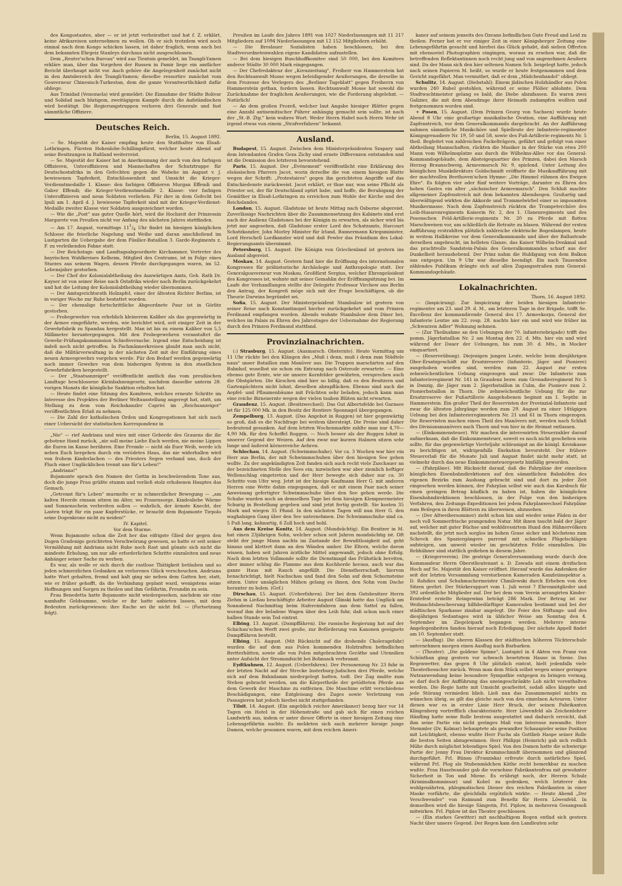des Kongostaates, aber — er ist jetzt verheirathet und hat f. Z. erklärt, keine Afrikareisen unternehmen zu wollen. Ob er sich trotzdem wird noch einmal nach dem Kongo schicken lassen, ist daher fraglich, wenn auch bei dem bekannten Ehrgeiz Stanleys durchaus nicht ausgeschlossen.
Dem „Reuter'schen Bureau" wird aus Tientsin gemeldet, im Tsungli-Yamen erkläre man, über das Vorgehen der Russen in Pamir liege ein amtlicher Bericht überhaupt nicht vor. Auch gehöre die Angelegenheit zunächst nicht in den Amtsbereich des Tsungli-Yamen; dieselbe ressortire zunächst vom Gouverneur Chinesisch-Turkestan, dem die ganze Verantwortlichkeit dafür obliege.
Aus Trinidad (Venezuela) wird gemeldet: Die Einnahme der Städte Bolivar und Solidad nach blutigem, zweitägigem Kampfe durch die Aufständischen wird bestätigt. Die Regierungstruppen verloren drei Generale und fast sämmtliche Offiziere.
Deutsches Reich.
Berlin, 15. August 1892.
— Se. Majestät der Kaiser empfing heute den Statthalter von Elsaß-Lothringen, Fürsten Hohenlohe-Schillingsfürst, welcher heute Abend auf seine Besitzungen in Rußland weiterreist.
— Se. Majestät der Kaiser hat in Anerkennung der auch von den farbigen Offizieren, Unteroffizieren und Mannschaften der Schutztruppe für Deutschostafrika in den Gefechten gegen die Wahehe im August v. J. bewiesenen Tapferkeit, Entschlossenheit und Umsicht die Krieger-Verdienstmedaille 1. Klasse: den farbigen Offizieren Murgan Effendi und Gaber Effendi; die Krieger-Verdienstmedaille 2. Klasse: vier farbigen Unteroffizieren und neun Soldaten verliehen. Für ihre in dem Gefecht bei Ipuli am 1. April d. J. bewiesene Tapferkeit sind mit der Krieger-Verdienst-Medaille zweiter Klasse vier Soldaten ausgezeichnet worden.
— Wie die „Post" aus guter Quelle hört, wird die Hochzeit der Prinzessin Margarete von Preußen nicht vor Anfang des nächsten Jahres stattfinden.
— Am 17. August, vormittags 111/4 Uhr findet im hiesigen königlichen Schlosse die feierliche Nagelung und Weihe und daran anschließend im Lustgarten die Uebergabe der dem Füsilier-Bataillon 3. Garde-Regiments z. F. zu verleihenden Fahne statt.
— Der Reichstags- und Landtagsabgeordnete Kirchammer, Vertreter des bayrischen Wahlkreises Kelheim, Mitglied des Centrums, ist in Folge eines Sturzes aus seinem Wagen, dessen Pferde durchgegangen waren, im 52. Lebensjahre gestorben.
— Der Chef der Kolonialabtheilung des Auswärtigen Amts, Geh. Rath Dr. Kayser ist von seiner Reise nach Ostafrika wieder nach Berlin zurückgekehrt und hat die Leitung der Kolonialabtheilung wieder übernommen.
— Der Amtsgerichtsrath Holzapfel, einer der ältesten Richter Berlins, ist in voriger Woche zur Ruhe bestattet worden.
— Der ehemalige fortschrittliche Abgeordnete Paur ist in Görlitz gestorben.
— Probegewehre von erheblich kleinerem Kaliber als das gegenwärtig in der Armee eingeführte, werden, wie berichtet wird, seit einiger Zeit in der Gewehrfabrik zu Spandau hergestellt. Man ist bis zu einem Kaliber von 5,5 Millimeter heruntergegangen. Mit den Probegewehren veranstaltet die Gewehr-Prüfungskommission Schießversuche. Irgend eine Entscheidung ist indeß noch nicht getroffen. In Fachmännerkreisen glaubt man auch nicht, daß die Militärverwaltung in der nächsten Zeit mit der Einführung eines neuen Armeegewehrs vorgehen werde. Für den Bedarf werden gegenwärtig noch immer Gewehre von dem bisherigen System in den staatlichen Gewehrfabriken hergestellt.
— Der „Staatsanzeiger" veröffentlicht amtlich das vom preußischen Landtage beschlossene Kleinbahnengesetz, nachdem dasselbe unterm 28. vorigen Monats die königliche Sanktion erhalten hat.
— Heute findet eine Sitzung des Komitees, welches erneute Schritte im Interesse des Projektes der Berliner Weltausstellung angeregt hat, statt, um Stellung zu dem vom Reichskanzler Caprivi im „Reichsanzeiger" veröffentlichten Erlaß zu nehmen.
— Die Zahl der katholischen Orden und Kongregationen hat sich nach einer Uebersicht der statistischen Korrespondenz in
„Nie" — rief Andriana und wies mit einer Geberde des Grauens die ihr gebotene Hand zurück, „nie soll meine Liebe Euch werden, nie meine Lippen die Euren im Kusse berühren. Eine Fremde — nicht als Euer Weib, werde ich neben Euch hergehen durch ein verödetes Haus, das nie widerhallen wird von frohem Kinderlachen — des Priesters Segen verband uns, doch der Fluch einer Unglücklichen trennt uns für's Leben!"
„Andriana!"
Bojamonte sprach den Namen der Gattin in beschwörendem Tone aus, doch die junge Frau grüßte stumm und verließ stolz erhobenen Hauptes das Gemach.
„Getrennt für's Leben" murmelte er in schmerzlicher Bewegung — „am kalten Heerde einsam sitzen im Alter, wo Frauensorge, Kindesliebe Wärme und Sonnenschein verbreiten sollen — wahrlich, der ärmste Knecht, der Lasten trägt für ein paar Kupferstücke, er braucht dem Bojamonte Tiepolo seine Dogenkrone nicht zu neiden!"
IV. Kapitel.
Vor dem Sturme.
Wenn Bojamonte schon die Zeit her das eifrigste Glied der gegen den Dogen Gradenigo gerichteten Verschwörung gewesen, so hatte er seit seiner Vermählung mit Andriana nicht Ruhe noch Rast und gönnte sich nicht die mindeste Erholung, um nur alle erforderlichen Schritte einzuleiten und neue Anhänger seiner Sache zu werben.
Es war, als wolle er sich durch die rastlose Thätigkeit betäuben und so jeden schmerzlichen Gedanken an verlorenes Glück verscheuchen. Andriana hatte Wort gehalten, fremd und kalt ging sie neben dem Gatten her, statt, wie er früher gehofft, da die Verbindung geplant ward, wenigstens seine Hoffnungen und Sorgen zu theilen und ihm Gefährtin, Freundin zu sein.
Frau Benedetta hatte Bojamonte nicht wiedergesehen, nachdem sie eine namhafte Geldsumme, welche er ihr hatte anbieten lassen, mit dem Bedeuten zurückgewiesen: ihre Rache sei ihr nicht feil. — (Fortsetzung folgt).
Preußen im Laufe des Jahres 1891 von 1027 Niederlassungen mit 11 217 Mitgliedern auf 1094 Niederlassungen mit 12 152 Mitgliedern erhöht.
— Die Breslauer Sozialisten haben beschlossen, bei den Stadtverordnetenwahlen eigene Kandidaten aufzustellen.
— Bei dem hiesigen Buschhoffkomitee sind 50 000, bei den Komitees anderer Städte 30 000 Mark eingegangen.
— Der Chefredakteur der „Kreuzzeitung", Freiherr von Hammerstein hat den Rechtsanwalt Mosse wegen beleidigender Aeußerungen, die derselbe in dem Prozesse des Verlegers des „Berliner Tageblatt" gegen Freiherrn von Hammerstein gethan, fordern lassen. Rechtsanwalt Mosse hat sowohl die Zurücknahme der fraglichen Aeußerungen, wie die Forderung abgelehnt. — Natürlich!
— An dem großen Prozeß, welcher laut Angabe hiesiger Blätter gegen eine Anzahl antisemitischer Führer anhängig gemacht sein sollte, ist nach der „St.-B. Ztg." kein wahres Wort. Weder Herrn Habel noch Herrn Wehr ist irgend etwas von einem „Strafverfahren" bekannt.
Ausland.
Budapest, 15. August. Zwischen dem Ministerpräsidenten Szapary und dem Intendanten Grafen Geza Zichy sind ernste Differenzen entstanden und ist die Demission des letzteren bevorstehend.
Paris, 15. August. Der „Evénement" veröffentlicht eine Erklärung des elsässischen Pfarrers Jacot, worin derselbe die von einem hiesigen Blatte wegen der Schrift: „Protestaires" gegen ihn gerichteten Angriffe auf das Entschiedenste zurückweist. Jacot erklärt, er thue nur, was seine Pflicht als Priester sei, der für Deutschland optirt habe, und hoffe, die Beruhigung der Gemüther in Elsaß-Lothringen zu erreichen zum Wohle der Kirche und des Reichslandes.
London, 15. August. Gladstone ist heute Mittag nach Osborne abgereist. Zuverlässige Nachrichten über die Zusammensetzung des Kabinets sind erst nach der Audienz Gladstones bei der Königin zu erwarten, als sicher wird bis jetzt nur angesehen, daß Gladstone erster Lord des Schatzamts, Harcourt Schatzkanzler, John Morley Minister für Irland, Bannermann Kriegsminister, Lord Herschell Lordkanzler wird und daß Fewler das Präsidium des Lokal-Regierungsamts übernimmt.
Petersburg, 15. August. Die Königin von Griechenland ist gestern ins Ausland abgereist.
Moskau, 14. August. Gestern fand hier die Eröffnung des internationalen Kongresses für prähistorische Archäologie und Anthropologie statt. Der Generalgouverneur von Moskau, Großfürst Sergius, welcher Ehrenpräsident des Kongresses ist, wohnte mit seiner Gemahlin der Eröffnungsitzung bei. Im Laufe der Verhandlungen stellte der Delegirte Professor Virchow aus Berlin den Antrag, der Kongreß möge sich mit der Frage beschäftigen, ob die Theorie Darwins begründet sei.
Sofia, 15. August. Der Ministerpräsident Stambulow ist gestern von seiner Reise nach Konstantinopel hierher zurückgekehrt und vom Prinzen Ferdinand empfangen worden. Abends wohnte Stambulow dem Diner bei, welches im Palais zu Ehren des Jahrestages der Uebernahme der Regierung durch den Prinzen Ferdinand stattfand.
Provinzialnachrichten.
(:) Strasburg, 15. August. (Ausmarsch. Obsternte). Heute Vormittag um 11 Uhr rückte bei den Klängen des „Muß i denn, muß i denn zum Städtele naus" unser Bataillon zum Manöver aus. Die Truppen marschirten auf den Bahnhof, woselbst sie schon ein Extrazug nach Osterode erwartete. — Eine ebenso gute Ernte, wie sie unsere Kornfelder gewährten, versprechen auch die Obstgärten. Die Kirschen sind hier so billig, daß es den Besitzern und Gartenpächtern nicht lohnt, dieselben abzupflücken. Ebenso sind auch die Aepfel- und Pflaumenbäume mit Früchten sehr beladen, jedoch kann man eine reiche Birnenernte wegen der vielen tauben Blüten nicht erwarten.
Graudenz, 15. August. (Besitzwechsel). Das Gut Albertsfelde bei Garnsee ist für 125 000 Mk. in den Besitz der Rentiere Sponnagel übergegangen.
Zempelburg, 13. August. (Das Angebot in Roggen) ist hier gegenwärtig so groß, daß es die Nachfrage bei weitem übersteigt. Die Preise sind daher bedeutend gesunken. Auf dem letzten Wochenmarkte zahlte man nur 4,70—4,90 Mk. für den Scheffel Roggen. — Noch besser als der Roggen lohnt in unserer Gegend der Weizen. Auf den zwar nur kurzen Halmen sitzen sehr lange und äußerst körnerreiche Aehren.
Schlochau, 14. August. (Schwimmschuhe). Vor ca. 3 Wochen war hier ein Herr aus Berlin, der mit Schwimmschuhen über den hiesigen See gehen wollte. Zu der angekündigten Zeit fanden sich auch recht viele Zuschauer an der bezeichneten Stelle des Sees ein; inzwischen war aber ziemlich heftiger Wellenschlag eingetreten und der Herr bewegte sich daher nur ca. 30 Schritte vom Ufer weg. Jetzt ist der hiesige Kaufmann Herr G. mit anderen Herren eine Wette dahin eingegangen, daß er mit einem Paar nach seiner Anweisung gefertigter Schwimmschuhe über den See gehen werde. Die Schuhe wurden noch an demselben Tage bei dem hiesigen Klempnermeister Schurig in Bestellung gegeben und sind jetzt fertig gestellt. Sie kosten 35 Mark und wiegen 35 Pfund. In den nächsten Tagen will nun Herr G. den waghalsigen Gang über den See unternehmen. Die Schwimmschuhe sind ca. 5 Fuß lang, kahnartig, 6 Zoll hoch und hohl.
Aus dem Kreise Konitz, 14. August. (Mondsüchtig). Ein Besitzer in M. hat einen 23jährigen Sohn, welcher schon seit Jahren mondsüchtig ist. Oft steht der junge Mann nachts im Zustande der Bewußtlosigkeit auf, geht hinaus und klettert dann an den Wänden umher. Die Eltern, welche davon wissen, haben seit Jahren ärztliche Mittel angewandt, jedoch ohne Erfolg. Nach dem letzten Vollmonde sollte die Dienstmagd das Frühstück bereiten, aber immer schlug die Flamme aus dem Kochherde heraus, auch war das ganze Haus mit Rauch angefüllt. Die Dienstherrschaft, hiervon benachrichtigt, hielt Nachschau und fand den Sohn auf dem Schornsteine sitzen. Unter unsäglichen Mühen gelang es ihnen, den Sohn vom Dache herunter zu holen. (Gef.)
Dirschau, 15. August. (Ueberfahren). Der bei dem Gutsbesitzer Herrn Ziehm in Ließau beschäftigte Arbeiter August Glinski hatte das Unglück am Sonnabend Nachmittag beim Hafereinfahren aus dem Sattel zu fallen, worauf ihm der beladene Wagen über den Leib fuhr, daß schon nach einer halben Stunde sein Tod eintrat.
Elbing, 13. August. (Dampffähren). Die russische Regierung hat auf der Schichau'schen Werft zwei große, zur Beförderung von Kanonen geeignete Dampffähren bestellt.
Elbing, 15. August. (Mit Rücksicht auf die drohende Choleragefahr) wurden die auf dem aus Polen kommenden Holztraften befindlichen Bretterhütten, sowie alle von Polen mitgebrachten Geräthe und Utensilien unter Aufsicht der Stromaufsicht bei Bohnsack verbrannt.
Eydtkuhnen, 12. August. (Ueberfahren). Der Personenzug Nr. 23 fuhr in der letzten Nacht auf der Strecke Insterburg-Judschen drei Pferde, welche sich auf dem Bahndamm niedergelegt hatten, todt. Der Zug mußte zum Stehen gebracht werden, um die Körpertheile der getödteten Pferde aus dem Gewerk der Maschine zu entfernen. Die Maschine erlitt verschiedene Beschädigungen, eine Entgleisung des Zuges sowie Verletzung von Passagieren hat jedoch hierbei nicht stattgefunden.
Tilsit, 14. August. (Ein angeblich reicher Amerikaner) bezog hier vor 14 Tagen ein Hotel in der Höhenstraße und gab sich für einen reichen Landwirth aus, indem er unter dieser Offerte in einer hiesigen Zeitung eine Lebensgefährtin suchte. Es meldeten sich auch mehrere hiesige junge Damen, welche gesonnen waren, mit dem reichen Ameri-
kaner auf seinem jenseits des Ozeans befindlichen Gute Freud und Leid zu theilen. Ferner hat er vor einiger Zeit in einer Königsberger Zeitung eine Lebensgefährtin gesucht und hierbei das Glück gehabt, daß sieben Offerten mit ebensoviel Photographien eingingen, woraus zu ersehen war, daß die betreffenden Reflektantinnen noch recht jung und von angenehmen Aeußern sind. Da der Mann sich den hier seltenen Namen Sch. beigelegt hatte, jedoch nach seinen Papieren M. heißt, so wurde er heute festgenommen und dem Gericht zugeführt. Man vermuthet, daß er dem „Mädchenhandel" obliegt.
Schulitz, 14. August. (Diebstahl). Einem jüdischen Holzhändler aus Polen wurden 240 Rubel gestohlen, während er seine Flößer ablohnte. Dem Stadtwachtmeister gelang es bald, die Diebe abzufassen. Es waren zwei Galizier, die mit dem Abendzuge ihrer Heimath zudampfen wollten und festgenommen worden sind.
+ Posen, 15. August. (Dem Prinzen Georg von Sachsen) wurde heute Abend 8 Uhr eine großartige musikalische Ovation, eine Aufführung mit Zapfenstreich, vor dem Generalkommando dargebracht. An der Aufführung nahmen sämmtliche Musikchöre und Spielleute der Infanterie-regimenter Königsgrenadiere Nr. 19, 50 und 58, sowie des Fuß-Artillerie-regiments Nr. 5 theil. Begleitet von zahlreichen Fackelträgern, geführt und gefolgt von einer Abtheilung Mannschaften, rückten die Musiker in der Stärke von etwa 200 Mann vom Wilhelmsplatze aus durch die Wilhelms-Allee vor das General-Kommandogebäude, dem Absteigequartier des Prinzen, dabei den Marsch Herzog Braunschweig, Armeemarsch Nr. 9, spielend. Unter Leitung des königlichen Musikdirektors Goldschmidt eröffnete die Musikaufführung mit der machtvollen Beethoven'schen Hymne: „Die Himmel rühmen des Ewigen Ehre". Es folgten vier oder fünf weitere Vorträge, darunter zu Ehren des hohen Gastes ein alter „sächsischer Armeemarsch". Den Schluß machte allgemeiner Zapfenstreich mit dem bekannten Abendsegen. Großartig und überwältigend wirkten die Akkorde und Trommelwirbel einer so imposanten Musikermasse. Nach dem Zapfenstreich rückten die Trompeterchöre des Leib-Husarenregiments Kaiserin Nr. 2, des 1. Ulanenregiments und des Posenschen Feld-Artillerie-regiments Nr. 20 zu Pferde mit flotten Marschweisen vor, um schließlich die Retraite zu blasen. Während der ersten Aufführung erstrahlten plötzlich zahlreiche elektrische Bogenlampen, heute in weitem Halbkreise vor dem Generalkommando und über der Ballustrade derselben angebracht, im hellsten Glanze, das Kaiser Wilhelm-Denkmal und das prachtvolle Sandstein-Palais des Generalkommandos scharf aus der Dunkelheit heraushebend. Der Prinz nahm die Huldigung von dem Balkon aus entgegen. Um 9 Uhr war dieselbe beendigt. Ein nach Tausenden zählendes Publikum drängte sich auf allen Zugangsstraßen zum General-Kommandogebäude.
Lokalnachrichten.
Thorn, 16. August 1892.
— (Inspicirung). Zur Inspicirung der beiden hiesigen Infanterie-regimenter am 23. und 29. d. M., am letzteren Tage in der Brigade, trifft Se. Excellenz der kommandirende General des 17. Armeekorps, General der Infanterie Lentze am 22. resp. 28. nachts hier ein und wird wie früher im „Schwarzen Adler" Wohnung nehmen.
— (Zur Theilnahme an den Uebungen der 70. Infanteriebrigade) trifft das pomm. Jägerbataillon Nr. 2 am Montag den 22. d. Mts. hier ein und wird während der Dauer der Uebungen, bis zum 30. d. Mts., in Mocker einquartiert.
— (Reserveübung). Diejenigen jungen Leute, welche beim diesjährigen Ober-Ersatzgeschäft zur Ersatzreserve (Infanterie, Jäger und Pioniere) ausgehoben worden sind, werden zum 22. August zur ersten zehnwöchentlichen Uebung eingezogen und zwar: Die Infanterie zum Infanterieregiment Nr. 141 in Graudenz bezw. zum Grenadierregiment Nr. 5 in Danzig, die Jäger zum 2. Jägerbataillon in Culm, die Pioniere zum 2. Pionierbataillon in Thorn. Die zehnwöchentliche Uebung für die zur Ersatzreserve der Fußartillerie Ausgehobenen beginnt am 1. Septbr. in Hammerstein. Ein großer Theil der Reservisten der Provinzial-Infanterie und zwar die ältesten Jahrgänge werden zum 29. August zu einer 14tägigen Uebung bei den Infanterieregimentern Nr. 21 und 61 in Thorn eingezogen. Die Reservisten machen einen Theil des Manövers mit, werden nach Schluß des Divisionsmanövers nach Thorn und von hier in die Heimat entlassen.
— (Einkommensteuer). Wir machen die interessirten Steuerzahler darauf aufmerksam, daß die Einkommensteuer, soweit es noch nicht geschehen sein sollte, für das gegenwärtige Vierteljahr schleunigst an die königl. Kreiskasse zu berichtigen ist, widrigenfalls Exekution bevorsteht. Der frühere Steuererlaß für die Monate Juli und August findet nicht mehr statt, ist vielmehr durch das neue Einkommensteuergesetz hinfällig geworden.
— (Fahrpläne). Mit Rücksicht darauf, daß die Fahrpläne der einzelnen königlichen Eisenbahndirektionen auf den sämmtlichen Bahnhöfen des eigenen Bezirks zum Aushang gebracht sind und dort zu jeder Zeit eingesehen werden können, der Fahrplan selbst wie auch das Kursbuch für einen geringen Betrag käuflich zu haben ist, haben die königlichen Eisenbahndirektionen beschlossen, in der Folge von den bisherigen Verfahren, den Zeitungs-Expeditionen bei jedem Fahrplanwechsel Fahrpläne zum Beilegen in ihren Blättern zu überweisen, abzusehen.
— (Der Altweibersommer) zieht schon hin und wieder seine Fäden in der noch voll Sommerfrische prangenden Natur. Mit ihnen taucht bald der Jäger auf, welcher mit guter Büchse und wohldressirtem Hund den Hühnervölkern nachstellt, die jetzt noch sorglos im hohen Grase sicher und höchstens zum Schreck des Spaziergängers purrend mit schnellen Flügelschlägen aufsteigen, um unweit wieder im geschützten Felde einzufallen. Die Rebhühner sind stattlich gediehen in diesem Jahre.
— (Kriegerverein). Die gestrige Generalversammlung wurde durch den Kommandeur Herrn Oberstlieutenant a. D. Zawada mit einem dreifachen Hoch auf Se. Majestät den Kaiser eröffnet. Hierauf wurde das Andenken der seit der letzten Versammlung verstorbenen Kameraden Kanzleiinspektor a. D. Rohdies und Schuhmachermeister Chmilewski durch Erheben von den Sitzen geehrt. Der Stärkerapport vom 1. Juli weist 7 Ehrenmitglieder und 392 ordentliche Mitglieder auf. Der bei dem vom Verein arrangirten Kinder-Erntefest erzielte Reingewinn beträgt 286 Mark. Der Betrag ist zur Weihnachtsbescheerung hilfsbedürftiger Kameraden bestimmt und bei der städtischen Sparkasse zinsbar angelegt. Die Feier des Stiftungs- und des diesjährigen Sedantages wird in üblicher Weise am Sonntag den 4. September im Ziegeleipark begangen werden. Mehrere interne Angelegenheiten fanden hierauf noch Erledigung. Der nächste Appell findet am 10. September statt.
— (Ausflug). Die oberen Klassen der städtischen höheren Töchterschule unternehmen morgen einen Ausflug nach Barbarken.
— (Theater). „Die goldene Spinne", Lustspiel in 4 Akten von Franz von Schönthan ging gestern vor schwach besetztem Hause in Szene. Das Regenwetter, das gegen 8 Uhr plötzlich eintrat, hielt jedenfalls viele Theaterbesucher zurück. Wenn man dem Stück selbst wegen seiner geringen Nutzanwendung keine besondere Sympathie entgegen zu bringen vermag, so darf doch der Aufführung das uneingeschränkte Lob nicht vorenthalten werden. Die Regie hatte mit Umsicht gearbeitet, sodaß alles klappte und jede Störung vermieden blieb. Ließ nun das Zusammenspiel nichts zu wünschen übrig, so gilt das gleiche auch von den einzelnen Acteuren. Unter diesen war es in erster Linie Herr Bruck, der seinen Fabrikanten Klingenberg vortrefflich charakterisirte. Herr Löwenfeld als Zeichenlehrer Hänfling hatte seine Rolle bestens ausgestattet und dadurch erreicht, daß ihm seine Partie ein nicht geringes Maß von Interesse zuwandte. Herr Stemmler (Dr. Kolmar) behauptete als gewandter Schauspieler seine Position mit Leichtigkeit, ebenso wußte Herr Fuchs als Gottlieb Haspe seiner Rolle die besten Seiten abzugewinnen. Herr Philippi (Heinrich) gab sich redlich Mühe durch möglichst lebendiges Spiel. Von den Damen hatte die schwierige Partie der Jenny Frau Direktor Krummschmidt übernommen und glänzend durchgeführt. Frl. Bünau (Franziska) erfreute durch natürliches Spiel, während Frl. Plog als Stubenmädchen Käthe recht bemerkbar zu machen wußte. Frau Haselwander gab die vornehme Fabrikantenfrau mit gewohnter Sicherheit in Ton und Miene. Es erübrigt noch, der Herren Schulz (Kriminalkommissar) und Kobel zu gedenken, welch letzterer den wohlgenährten, phlegmatischen Diener des reichen Fabrikanten in einer Maske vorführte, die gleichfalls ergötzlich wirkte. — Heute Abend „Der Verschwender" von Raimund zum Benefiz für Herrn Löwenfeld. In demselben wird die hiesige Sängerin, Frl. Piplow, in mehreren Gesangssoli mitwirken. Frl. Piplow ist das Theater geschlossen.
— (Ein starkes Gewitter) mit nachhaltigem Regen entlud sich gestern Nacht über unsere Gegend. Der Regen kam den Landleuten sehr